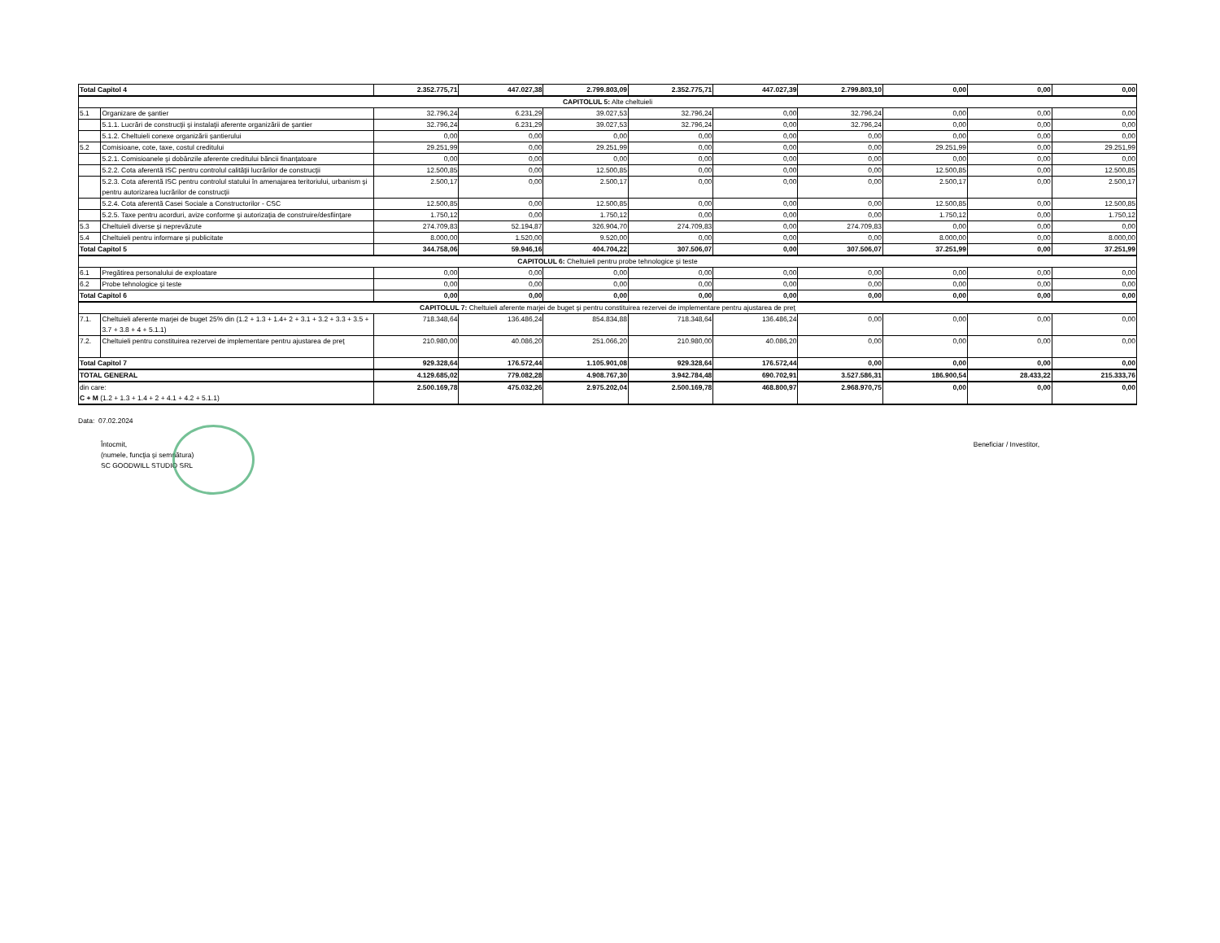| Total Capitol 4 | | 2.352.775,71 | 447.027,38 | 2.799.803,09 | 2.352.775,71 | 447.027,39 | 2.799.803,10 | 0,00 | 0,00 | 0,00 |
| CAPITOLUL 5: Alte cheltuieli | | | | | | | | | | |
| 5.1 | Organizare de şantier | 32.796,24 | 6.231,29 | 39.027,53 | 32.796,24 | 0,00 | 32.796,24 | 0,00 | 0,00 | 0,00 |
| | 5.1.1. Lucrări de construcţii şi instalaţii aferente organizării de şantier | 32.796,24 | 6.231,29 | 39.027,53 | 32.796,24 | 0,00 | 32.796,24 | 0,00 | 0,00 | 0,00 |
| | 5.1.2. Cheltuieli conexe organizării şantierului | 0,00 | 0,00 | 0,00 | 0,00 | 0,00 | 0,00 | 0,00 | 0,00 | 0,00 |
| 5.2 | Comisioane, cote, taxe, costul creditului | 29.251,99 | 0,00 | 29.251,99 | 0,00 | 0,00 | 0,00 | 29.251,99 | 0,00 | 29.251,99 |
| | 5.2.1. Comisioanele şi dobânzile aferente creditului băncii finanţatoare | 0,00 | 0,00 | 0,00 | 0,00 | 0,00 | 0,00 | 0,00 | 0,00 | 0,00 |
| | 5.2.2. Cota aferentă ISC pentru controlul calităţii lucrărilor de construcţii | 12.500,85 | 0,00 | 12.500,85 | 0,00 | 0,00 | 0,00 | 12.500,85 | 0,00 | 12.500,85 |
| | 5.2.3. Cota aferentă ISC pentru controlul statului în amenajarea teritoriului, urbanism şi pentru autorizarea lucrărilor de construcţii | 2.500,17 | 0,00 | 2.500,17 | 0,00 | 0,00 | 0,00 | 2.500,17 | 0,00 | 2.500,17 |
| | 5.2.4. Cota aferentă Casei Sociale a Constructorilor - CSC | 12.500,85 | 0,00 | 12.500,85 | 0,00 | 0,00 | 0,00 | 12.500,85 | 0,00 | 12.500,85 |
| | 5.2.5. Taxe pentru acorduri, avize conforme şi autorizaţia de construire/desfiinţare | 1.750,12 | 0,00 | 1.750,12 | 0,00 | 0,00 | 0,00 | 1.750,12 | 0,00 | 1.750,12 |
| 5.3 | Cheltuieli diverse şi neprevăzute | 274.709,83 | 52.194,87 | 326.904,70 | 274.709,83 | 0,00 | 274.709,83 | 0,00 | 0,00 | 0,00 |
| 5.4 | Cheltuieli pentru informare şi publicitate | 8.000,00 | 1.520,00 | 9.520,00 | 0,00 | 0,00 | 0,00 | 8.000,00 | 0,00 | 8.000,00 |
| Total Capitol 5 | | 344.758,06 | 59.946,16 | 404.704,22 | 307.506,07 | 0,00 | 307.506,07 | 37.251,99 | 0,00 | 37.251,99 |
| CAPITOLUL 6: Cheltuieli pentru probe tehnologice şi teste | | | | | | | | | | |
| 6.1 | Pregătirea personalului de exploatare | 0,00 | 0,00 | 0,00 | 0,00 | 0,00 | 0,00 | 0,00 | 0,00 | 0,00 |
| 6.2 | Probe tehnologice şi teste | 0,00 | 0,00 | 0,00 | 0,00 | 0,00 | 0,00 | 0,00 | 0,00 | 0,00 |
| Total Capitol 6 | | 0,00 | 0,00 | 0,00 | 0,00 | 0,00 | 0,00 | 0,00 | 0,00 | 0,00 |
| CAPITOLUL 7: Cheltuieli aferente marjei de buget şi pentru constituirea rezervei de implementare pentru ajustarea de preţ | | | | | | | | | | |
| 7.1. | Cheltuieli aferente marjei de buget 25% din (1.2 + 1.3 + 1.4+ 2 + 3.1 + 3.2 + 3.3 + 3.5 + 3.7 + 3.8 + 4 + 5.1.1) | 718.348,64 | 136.486,24 | 854.834,88 | 718.348,64 | 136.486,24 | 0,00 | 0,00 | 0,00 | 0,00 |
| 7.2. | Cheltuieli pentru constituirea rezervei de implementare pentru ajustarea de preţ | 210.980,00 | 40.086,20 | 251.066,20 | 210.980,00 | 40.086,20 | 0,00 | 0,00 | 0,00 | 0,00 |
| Total Capitol 7 | | 929.328,64 | 176.572,44 | 1.105.901,08 | 929.328,64 | 176.572,44 | 0,00 | 0,00 | 0,00 | 0,00 |
| TOTAL GENERAL | | 4.129.685,02 | 779.082,28 | 4.908.767,30 | 3.942.784,48 | 690.702,91 | 3.527.586,31 | 186.900,54 | 28.433,22 | 215.333,76 |
| din care: C + M (1.2 + 1.3 + 1.4 + 2 + 4.1 + 4.2 + 5.1.1) | | 2.500.169,78 | 475.032,26 | 2.975.202,04 | 2.500.169,78 | 468.800,97 | 2.968.970,75 | 0,00 | 0,00 | 0,00 |
Data: 07.02.2024
Întocmit,
(numele, funcţia şi semnătura)
SC GOODWILL STUDIO SRL
Beneficiar / Investitor,